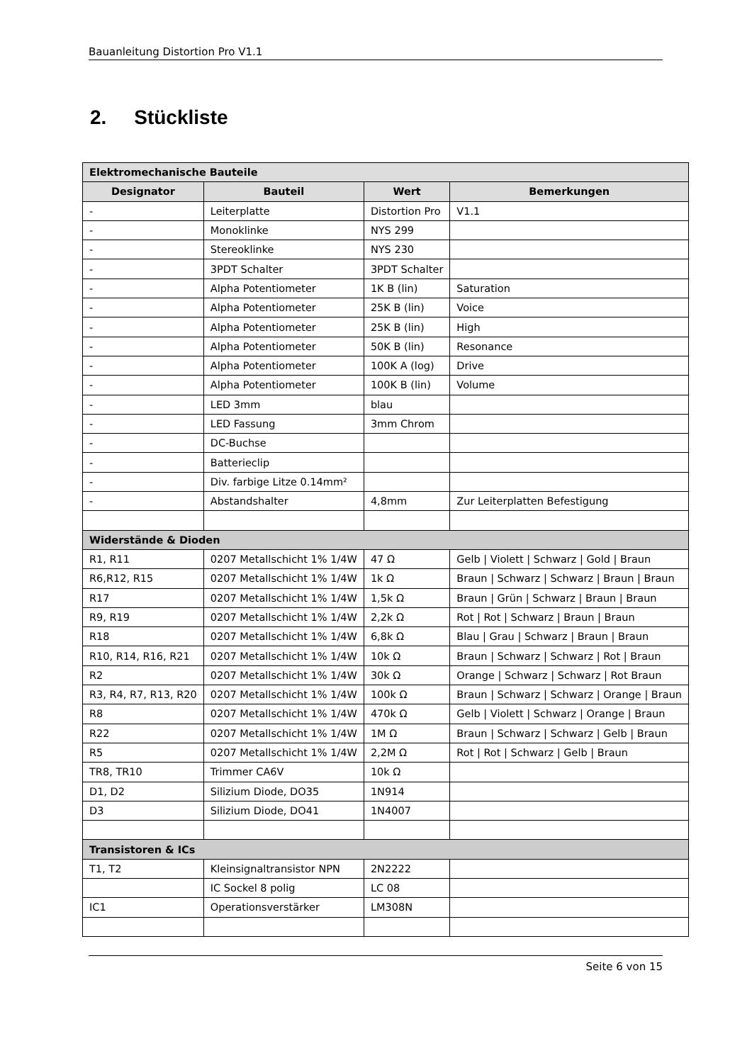Bauanleitung Distortion Pro V1.1
2. Stückliste
| Elektromechanische Bauteile | | | |
| Designator | Bauteil | Wert | Bemerkungen |
| - | Leiterplatte | Distortion Pro | V1.1 |
| - | Monoklinke | NYS 299 | |
| - | Stereoklinke | NYS 230 | |
| - | 3PDT Schalter | 3PDT Schalter | |
| - | Alpha Potentiometer | 1K B (lin) | Saturation |
| - | Alpha Potentiometer | 25K B (lin) | Voice |
| - | Alpha Potentiometer | 25K B (lin) | High |
| - | Alpha Potentiometer | 50K B (lin) | Resonance |
| - | Alpha Potentiometer | 100K A (log) | Drive |
| - | Alpha Potentiometer | 100K B (lin) | Volume |
| - | LED 3mm | blau | |
| - | LED Fassung | 3mm Chrom | |
| - | DC-Buchse | | |
| - | Batterieclip | | |
| - | Div. farbige Litze 0.14mm² | | |
| - | Abstandshalter | 4,8mm | Zur Leiterplatten Befestigung |
| Widerstände & Dioden | | | |
| R1, R11 | 0207 Metallschicht 1% 1/4W | 47 Ω | Gelb / Violett / Schwarz / Gold / Braun |
| R6,R12, R15 | 0207 Metallschicht 1% 1/4W | 1k Ω | Braun / Schwarz / Schwarz / Braun / Braun |
| R17 | 0207 Metallschicht 1% 1/4W | 1,5k Ω | Braun / Grün / Schwarz / Braun / Braun |
| R9, R19 | 0207 Metallschicht 1% 1/4W | 2,2k Ω | Rot / Rot / Schwarz / Braun / Braun |
| R18 | 0207 Metallschicht 1% 1/4W | 6,8k Ω | Blau / Grau / Schwarz / Braun / Braun |
| R10, R14, R16, R21 | 0207 Metallschicht 1% 1/4W | 10k Ω | Braun / Schwarz / Schwarz / Rot / Braun |
| R2 | 0207 Metallschicht 1% 1/4W | 30k Ω | Orange / Schwarz / Schwarz / Rot Braun |
| R3, R4, R7, R13, R20 | 0207 Metallschicht 1% 1/4W | 100k Ω | Braun / Schwarz / Schwarz / Orange / Braun |
| R8 | 0207 Metallschicht 1% 1/4W | 470k Ω | Gelb / Violett / Schwarz / Orange / Braun |
| R22 | 0207 Metallschicht 1% 1/4W | 1M Ω | Braun / Schwarz / Schwarz / Gelb / Braun |
| R5 | 0207 Metallschicht 1% 1/4W | 2,2M Ω | Rot / Rot / Schwarz / Gelb / Braun |
| TR8, TR10 | Trimmer CA6V | 10k Ω | |
| D1, D2 | Silizium Diode, DO35 | 1N914 | |
| D3 | Silizium Diode, DO41 | 1N4007 | |
| Transistoren & ICs | | | |
| T1, T2 | Kleinsignaltransistor NPN | 2N2222 | |
| | IC Sockel 8 polig | LC 08 | |
| IC1 | Operationsverstärker | LM308N | |
Seite 6 von 15